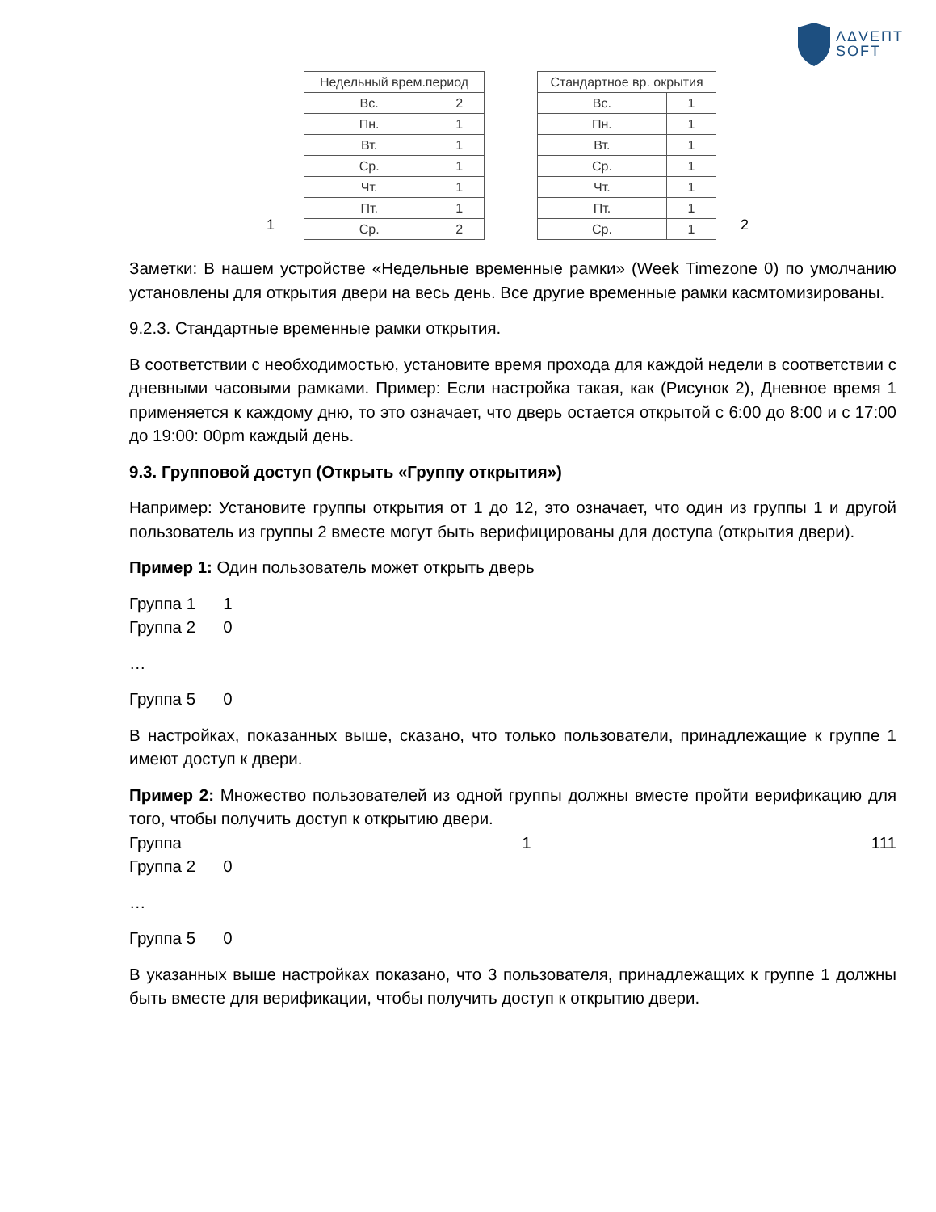ΛΔVEΠT
SOFT
1
| Недельный врем.период | |
| --- | --- |
| Вс. | 2 |
| Пн. | 1 |
| Вт. | 1 |
| Ср. | 1 |
| Чт. | 1 |
| Пт. | 1 |
| Ср. | 2 |
| Стандартное вр. окрытия | |
| --- | --- |
| Вс. | 1 |
| Пн. | 1 |
| Вт. | 1 |
| Ср. | 1 |
| Чт. | 1 |
| Пт. | 1 |
| Ср. | 1 |
2
Заметки: В нашем устройстве «Недельные временные рамки» (Week Timezone 0) по умолчанию установлены для открытия двери на весь день. Все другие временные рамки касмтомизированы.
9.2.3. Стандартные временные рамки открытия.
В соответствии с необходимостью, установите время прохода для каждой недели в соответствии с дневными часовыми рамками. Пример: Если настройка такая, как (Рисунок 2), Дневное время 1 применяется к каждому дню, то это означает, что дверь остается открытой с 6:00 до 8:00 и с 17:00 до 19:00: 00pm каждый день.
9.3. Групповой доступ (Открыть «Группу открытия»)
Например: Установите группы открытия от 1 до 12, это означает, что один из группы 1 и другой пользователь из группы 2 вместе могут быть верифицированы для доступа (открытия двери).
Пример 1: Один пользователь может открыть дверь
Группа 1 1
Группа 2 0
…
Группа 5 0
В настройках, показанных выше, сказано, что только пользователи, принадлежащие к группе 1 имеют доступ к двери.
Пример 2: Множество пользователей из одной группы должны вместе пройти верификацию для того, чтобы получить доступ к открытию двери.
Группа 1 111
Группа 2 0
…
Группа 5 0
В указанных выше настройках показано, что 3 пользователя, принадлежащих к группе 1 должны быть вместе для верификации, чтобы получить доступ к открытию двери.